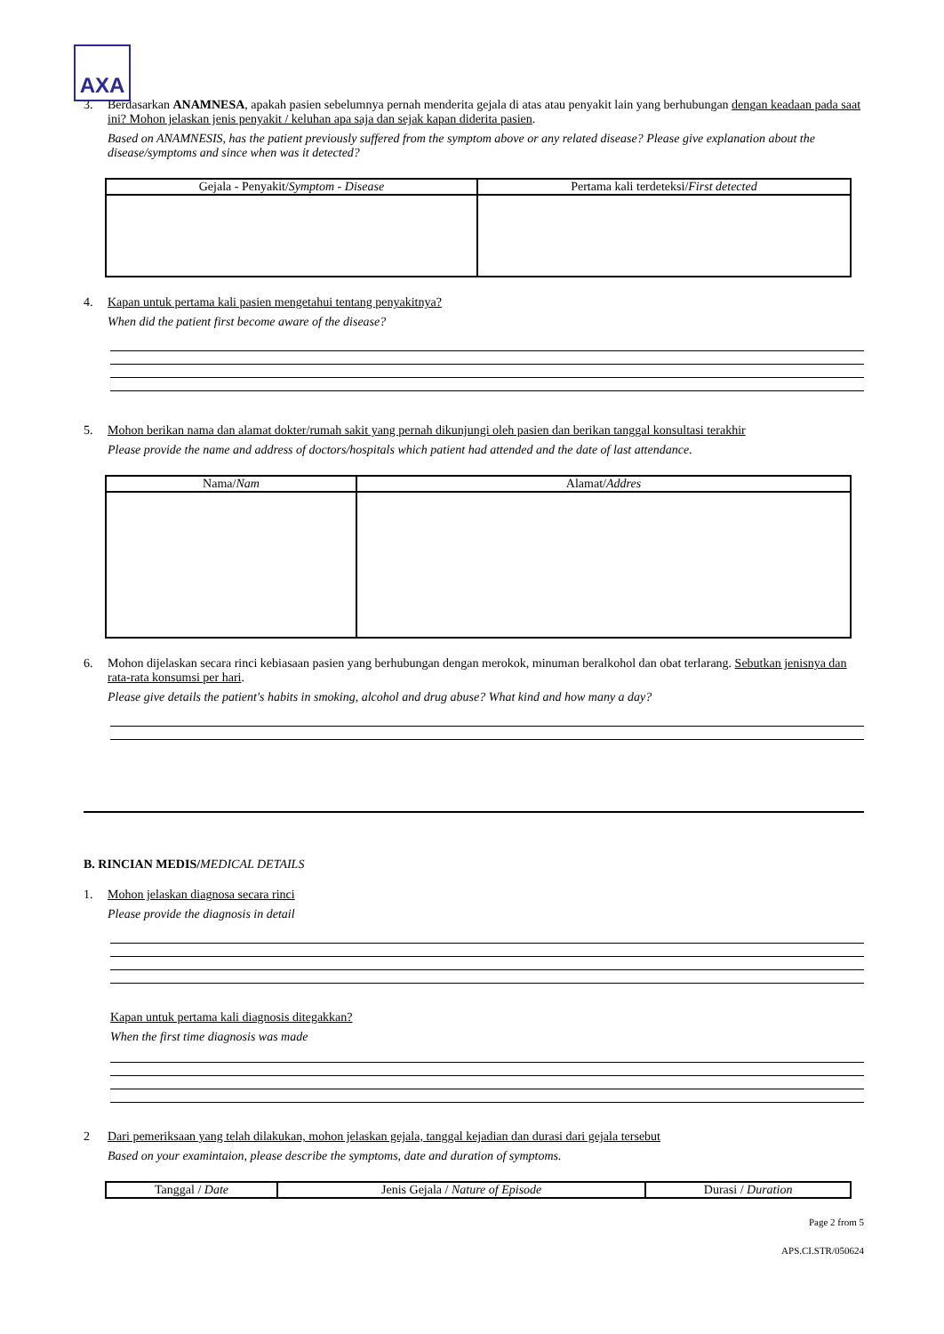AXA
3. Berdasarkan ANAMNESA, apakah pasien sebelumnya pernah menderita gejala di atas atau penyakit lain yang berhubungan dengan keadaan pada saat ini? Mohon jelaskan jenis penyakit / keluhan apa saja dan sejak kapan diderita pasien.
Based on ANAMNESIS, has the patient previously suffered from the symptom above or any related disease? Please give explanation about the disease/symptoms and since when was it detected?
| Gejala - Penyakit/ Symptom - Disease | Pertama kali terdeteksi/ First detected |
| --- | --- |
4. Kapan untuk pertama kali pasien mengetahui tentang penyakitnya?
When did the patient first become aware of the disease?
5. Mohon berikan nama dan alamat dokter/rumah sakit yang pernah dikunjungi oleh pasien dan berikan tanggal konsultasi terakhir
Please provide the name and address of doctors/hospitals which patient had attended and the date of last attendance.
| Nama/ Nam | Alamat/ Addres |
| --- | --- |
6. Mohon dijelaskan secara rinci kebiasaan pasien yang berhubungan dengan merokok, minuman beralkohol dan obat terlarang. Sebutkan jenisnya dan rata-rata konsumsi per hari.
Please give details the patient's habits in smoking, alcohol and drug abuse? What kind and how many a day?
B. RINCIAN MEDIS/MEDICAL DETAILS
1. Mohon jelaskan diagnosa secara rinci
Please provide the diagnosis in detail
Kapan untuk pertama kali diagnosis ditegakkan?
When the first time diagnosis was made
2 Dari pemeriksaan yang telah dilakukan, mohon jelaskan gejala, tanggal kejadian dan durasi dari gejala tersebut
Based on your examintaion, please describe the symptoms, date and duration of symptoms.
| Tanggal / Date | Jenis Gejala / Nature of Episode | Durasi / Duration |
| --- | --- | --- |
Page 2 from 5
APS.CI.STR/050624